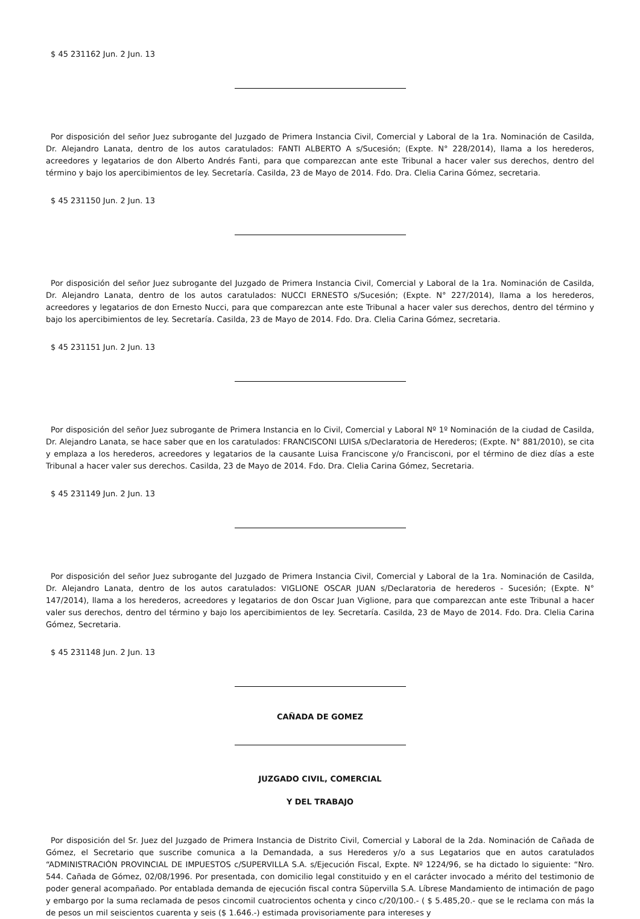$ 45 231162 Jun. 2 Jun. 13
Por disposición del señor Juez subrogante del Juzgado de Primera Instancia Civil, Comercial y Laboral de la 1ra. Nominación de Casilda, Dr. Alejandro Lanata, dentro de los autos caratulados: FANTI ALBERTO A s/Sucesión; (Expte. N° 228/2014), llama a los herederos, acreedores y legatarios de don Alberto Andrés Fanti, para que comparezcan ante este Tribunal a hacer valer sus derechos, dentro del término y bajo los apercibimientos de ley. Secretaría. Casilda, 23 de Mayo de 2014. Fdo. Dra. Clelia Carina Gómez, secretaria.
$ 45 231150 Jun. 2 Jun. 13
Por disposición del señor Juez subrogante del Juzgado de Primera Instancia Civil, Comercial y Laboral de la 1ra. Nominación de Casilda, Dr. Alejandro Lanata, dentro de los autos caratulados: NUCCI ERNESTO s/Sucesión; (Expte. N° 227/2014), llama a los herederos, acreedores y legatarios de don Ernesto Nucci, para que comparezcan ante este Tribunal a hacer valer sus derechos, dentro del término y bajo los apercibimientos de ley. Secretaría. Casilda, 23 de Mayo de 2014. Fdo. Dra. Clelia Carina Gómez, secretaria.
$ 45 231151 Jun. 2 Jun. 13
Por disposición del señor Juez subrogante de Primera Instancia en lo Civil, Comercial y Laboral Nº 1º Nominación de la ciudad de Casilda, Dr. Alejandro Lanata, se hace saber que en los caratulados: FRANCISCONI LUISA s/Declaratoria de Herederos; (Expte. N° 881/2010), se cita y emplaza a los herederos, acreedores y legatarios de la causante Luisa Franciscone y/o Francisconi, por el término de diez días a este Tribunal a hacer valer sus derechos. Casilda, 23 de Mayo de 2014. Fdo. Dra. Clelia Carina Gómez, Secretaria.
$ 45 231149 Jun. 2 Jun. 13
Por disposición del señor Juez subrogante del Juzgado de Primera Instancia Civil, Comercial y Laboral de la 1ra. Nominación de Casilda, Dr. Alejandro Lanata, dentro de los autos caratulados: VIGLIONE OSCAR JUAN s/Declaratoria de herederos - Sucesión; (Expte. N° 147/2014), llama a los herederos, acreedores y legatarios de don Oscar Juan Viglione, para que comparezcan ante este Tribunal a hacer valer sus derechos, dentro del término y bajo los apercibimientos de ley. Secretaría. Casilda, 23 de Mayo de 2014. Fdo. Dra. Clelia Carina Gómez, Secretaria.
$ 45 231148 Jun. 2 Jun. 13
CAÑADA DE GOMEZ
JUZGADO CIVIL, COMERCIAL
Y DEL TRABAJO
Por disposición del Sr. Juez del Juzgado de Primera Instancia de Distrito Civil, Comercial y Laboral de la 2da. Nominación de Cañada de Gómez, el Secretario que suscribe comunica a la Demandada, a sus Herederos y/o a sus Legatarios que en autos caratulados “ADMINISTRACIÓN PROVINCIAL DE IMPUESTOS c/SUPERVILLA S.A. s/Ejecución Fiscal, Expte. Nº 1224/96, se ha dictado lo siguiente: “Nro. 544. Cañada de Gómez, 02/08/1996. Por presentada, con domicilio legal constituido y en el carácter invocado a mérito del testimonio de poder general acompañado. Por entablada demanda de ejecución fiscal contra Süpervilla S.A. Líbrese Mandamiento de intimación de pago y embargo por la suma reclamada de pesos cincomil cuatrocientos ochenta y cinco c/20/100.- ( $ 5.485,20.- que se le reclama con más la de pesos un mil seiscientos cuarenta y seis ($ 1.646.-) estimada provisoriamente para intereses y